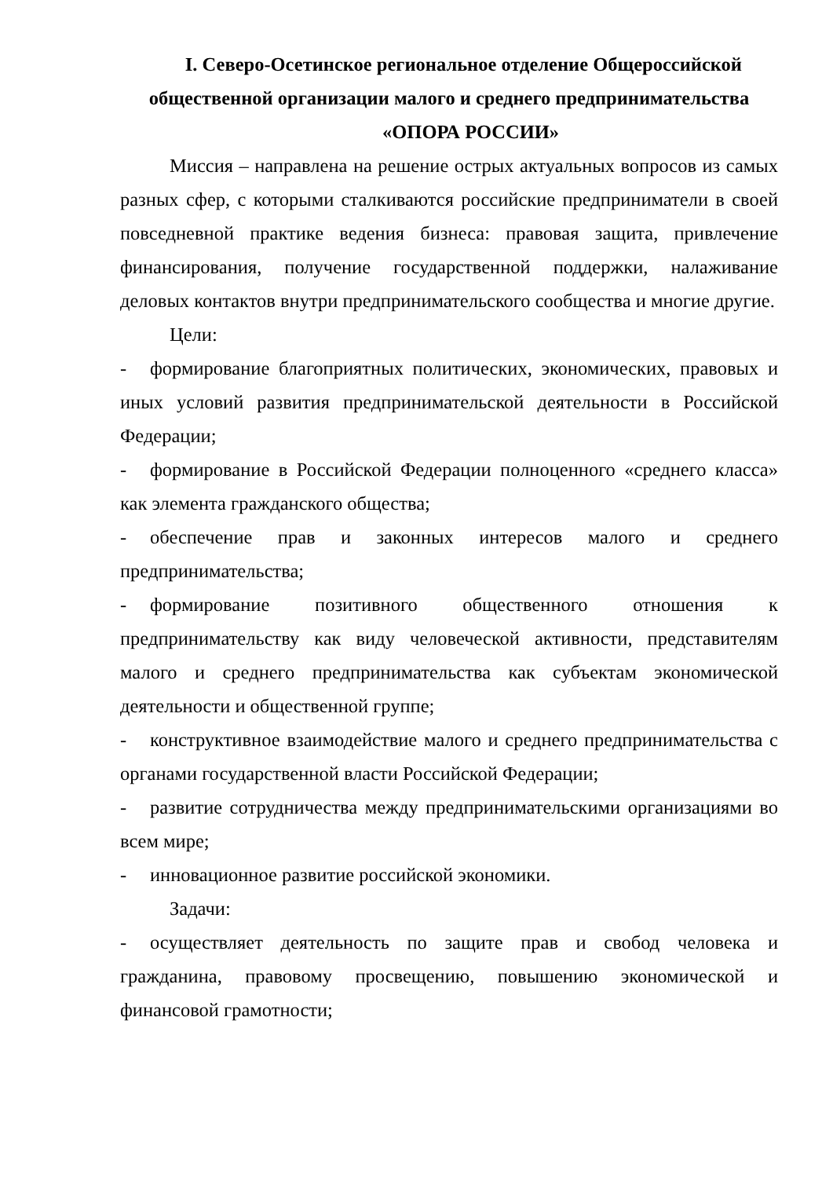I. Северо-Осетинское региональное отделение Общероссийской общественной организации малого и среднего предпринимательства «ОПОРА РОССИИ»
Миссия – направлена на решение острых актуальных вопросов из самых разных сфер, с которыми сталкиваются российские предприниматели в своей повседневной практике ведения бизнеса: правовая защита, привлечение финансирования, получение государственной поддержки, налаживание деловых контактов внутри предпринимательского сообщества и многие другие.
Цели:
- формирование благоприятных политических, экономических, правовых и иных условий развития предпринимательской деятельности в Российской Федерации;
- формирование в Российской Федерации полноценного «среднего класса» как элемента гражданского общества;
- обеспечение прав и законных интересов малого и среднего предпринимательства;
- формирование позитивного общественного отношения к предпринимательству как виду человеческой активности, представителям малого и среднего предпринимательства как субъектам экономической деятельности и общественной группе;
- конструктивное взаимодействие малого и среднего предпринимательства с органами государственной власти Российской Федерации;
- развитие сотрудничества между предпринимательскими организациями во всем мире;
- инновационное развитие российской экономики.
Задачи:
- осуществляет деятельность по защите прав и свобод человека и гражданина, правовому просвещению, повышению экономической и финансовой грамотности;